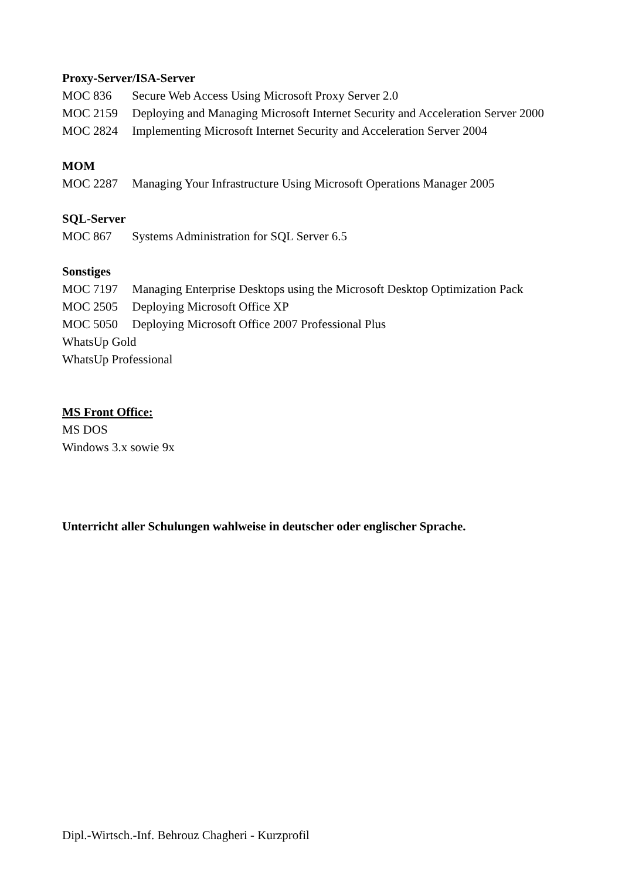Proxy-Server/ISA-Server
MOC 836 Secure Web Access Using Microsoft Proxy Server 2.0
MOC 2159 Deploying and Managing Microsoft Internet Security and Acceleration Server 2000
MOC 2824 Implementing Microsoft Internet Security and Acceleration Server 2004
MOM
MOC 2287 Managing Your Infrastructure Using Microsoft Operations Manager 2005
SQL-Server
MOC 867 Systems Administration for SQL Server 6.5
Sonstiges
MOC 7197 Managing Enterprise Desktops using the Microsoft Desktop Optimization Pack
MOC 2505 Deploying Microsoft Office XP
MOC 5050 Deploying Microsoft Office 2007 Professional Plus
WhatsUp Gold
WhatsUp Professional
MS Front Office:
MS DOS
Windows 3.x sowie 9x
Unterricht aller Schulungen wahlweise in deutscher oder englischer Sprache.
Dipl.-Wirtsch.-Inf. Behrouz Chagheri - Kurzprofil